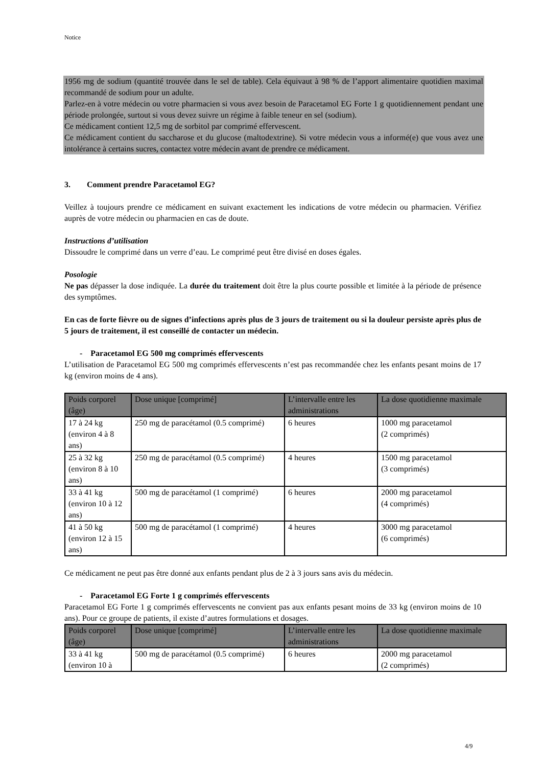Notice
1956 mg de sodium (quantité trouvée dans le sel de table). Cela équivaut à 98 % de l’apport alimentaire quotidien maximal recommandé de sodium pour un adulte.
Parlez-en à votre médecin ou votre pharmacien si vous avez besoin de Paracetamol EG Forte 1 g quotidiennement pendant une période prolongée, surtout si vous devez suivre un régime à faible teneur en sel (sodium).
Ce médicament contient 12,5 mg de sorbitol par comprimé effervescent.
Ce médicament contient du saccharose et du glucose (maltodextrine). Si votre médecin vous a informé(e) que vous avez une intolérance à certains sucres, contactez votre médecin avant de prendre ce médicament.
3. Comment prendre Paracetamol EG?
Veillez à toujours prendre ce médicament en suivant exactement les indications de votre médecin ou pharmacien. Vérifiez auprès de votre médecin ou pharmacien en cas de doute.
Instructions d’utilisation
Dissoudre le comprimé dans un verre d’eau. Le comprimé peut être divisé en doses égales.
Posologie
Ne pas dépasser la dose indiquée. La durée du traitement doit être la plus courte possible et limitée à la période de présence des symptômes.
En cas de forte fièvre ou de signes d’infections après plus de 3 jours de traitement ou si la douleur persiste après plus de 5 jours de traitement, il est conseillé de contacter un médecin.
- Paracetamol EG 500 mg comprimés effervescents
L’utilisation de Paracetamol EG 500 mg comprimés effervescents n’est pas recommandée chez les enfants pesant moins de 17 kg (environ moins de 4 ans).
| Poids corporel (âge) | Dose unique [comprimé] | L’intervalle entre les administrations | La dose quotidienne maximale |
| --- | --- | --- | --- |
| 17 à 24 kg (environ 4 à 8 ans) | 250 mg de paracétamol (0.5 comprimé) | 6 heures | 1000 mg paracetamol (2 comprimés) |
| 25 à 32 kg (environ 8 à 10 ans) | 250 mg de paracétamol (0.5 comprimé) | 4 heures | 1500 mg paracetamol (3 comprimés) |
| 33 à 41 kg (environ 10 à 12 ans) | 500 mg de paracétamol (1 comprimé) | 6 heures | 2000 mg paracetamol (4 comprimés) |
| 41 à 50 kg (environ 12 à 15 ans) | 500 mg de paracétamol (1 comprimé) | 4 heures | 3000 mg paracetamol (6 comprimés) |
Ce médicament ne peut pas être donné aux enfants pendant plus de 2 à 3 jours sans avis du médecin.
- Paracetamol EG Forte 1 g comprimés effervescents
Paracetamol EG Forte 1 g comprimés effervescents ne convient pas aux enfants pesant moins de 33 kg (environ moins de 10 ans). Pour ce groupe de patients, il existe d’autres formulations et dosages.
| Poids corporel (âge) | Dose unique [comprimé] | L’intervalle entre les administrations | La dose quotidienne maximale |
| --- | --- | --- | --- |
| 33 à 41 kg (environ 10 à | 500 mg de paracétamol (0.5 comprimé) | 6 heures | 2000 mg paracetamol (2 comprimés) |
4/9